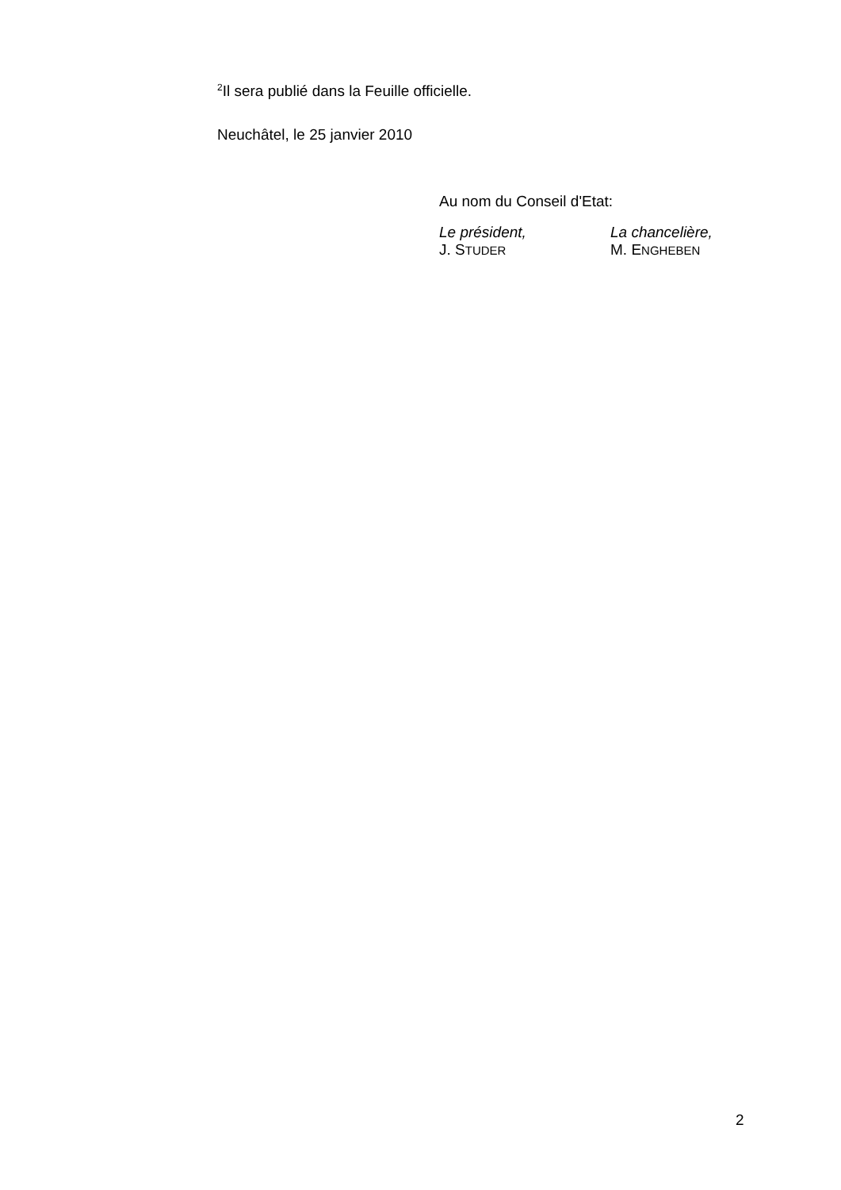<sup>2</sup> Il sera publié dans la Feuille officielle.
Neuchâtel, le 25 janvier 2010
Au nom du Conseil d'Etat:
Le président,
J. STUDER
La chancelière,
M. ENGHEBEN
2